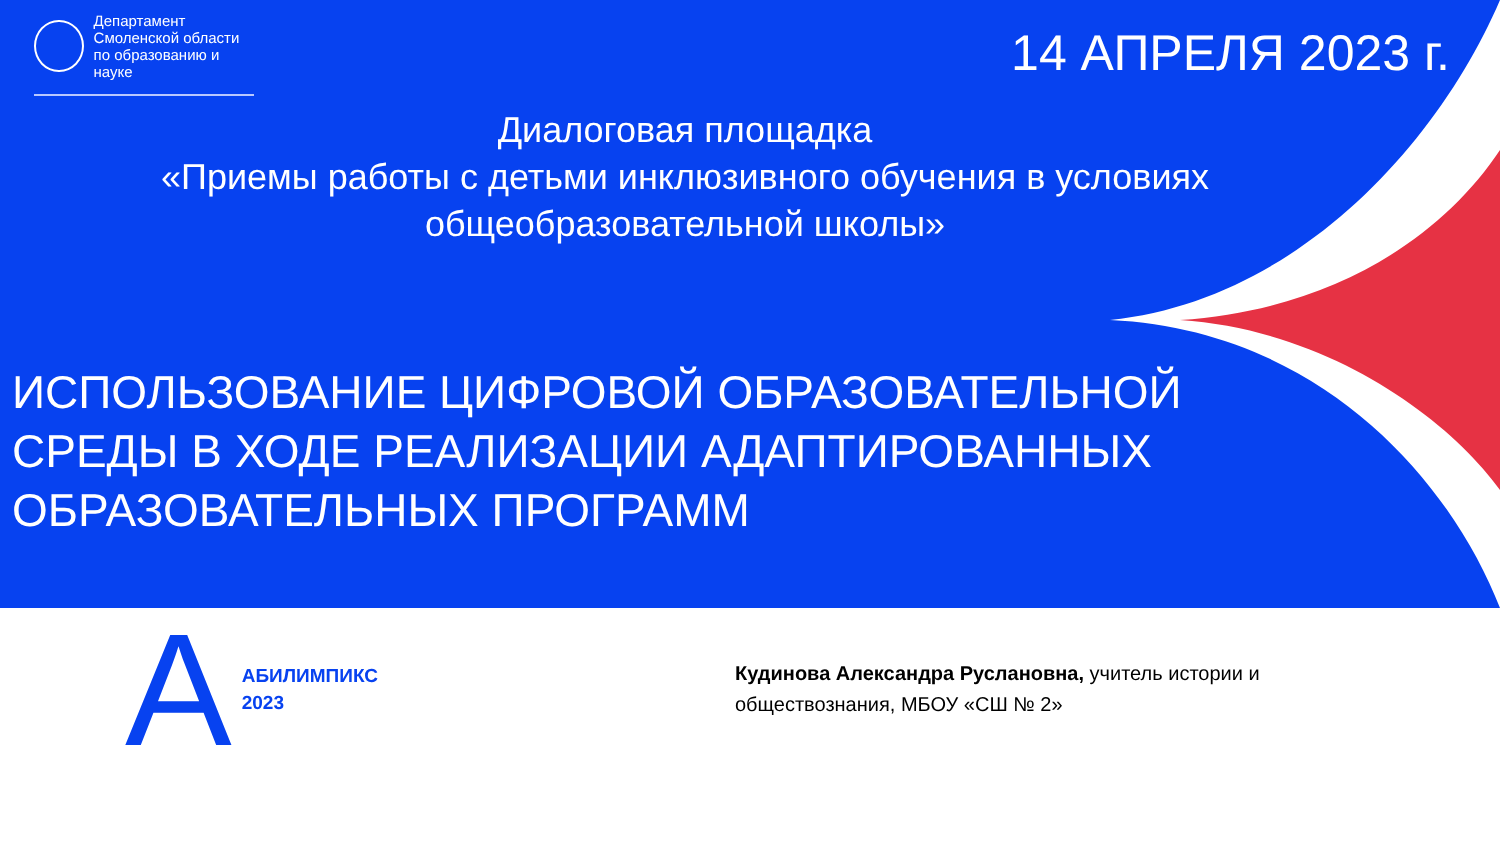Департамент
Смоленской области
по образованию и науке
14 АПРЕЛЯ 2023 г.
Диалоговая площадка
«Приемы работы с детьми инклюзивного обучения в условиях
общеобразовательной школы»
ИСПОЛЬЗОВАНИЕ ЦИФРОВОЙ ОБРАЗОВАТЕЛЬНОЙ
СРЕДЫ В ХОДЕ РЕАЛИЗАЦИИ АДАПТИРОВАННЫХ
ОБРАЗОВАТЕЛЬНЫХ ПРОГРАММ
A АБИЛИМПИКС
2023
Кудинова Александра Руслановна, учитель истории и обществознания, МБОУ «СШ № 2»